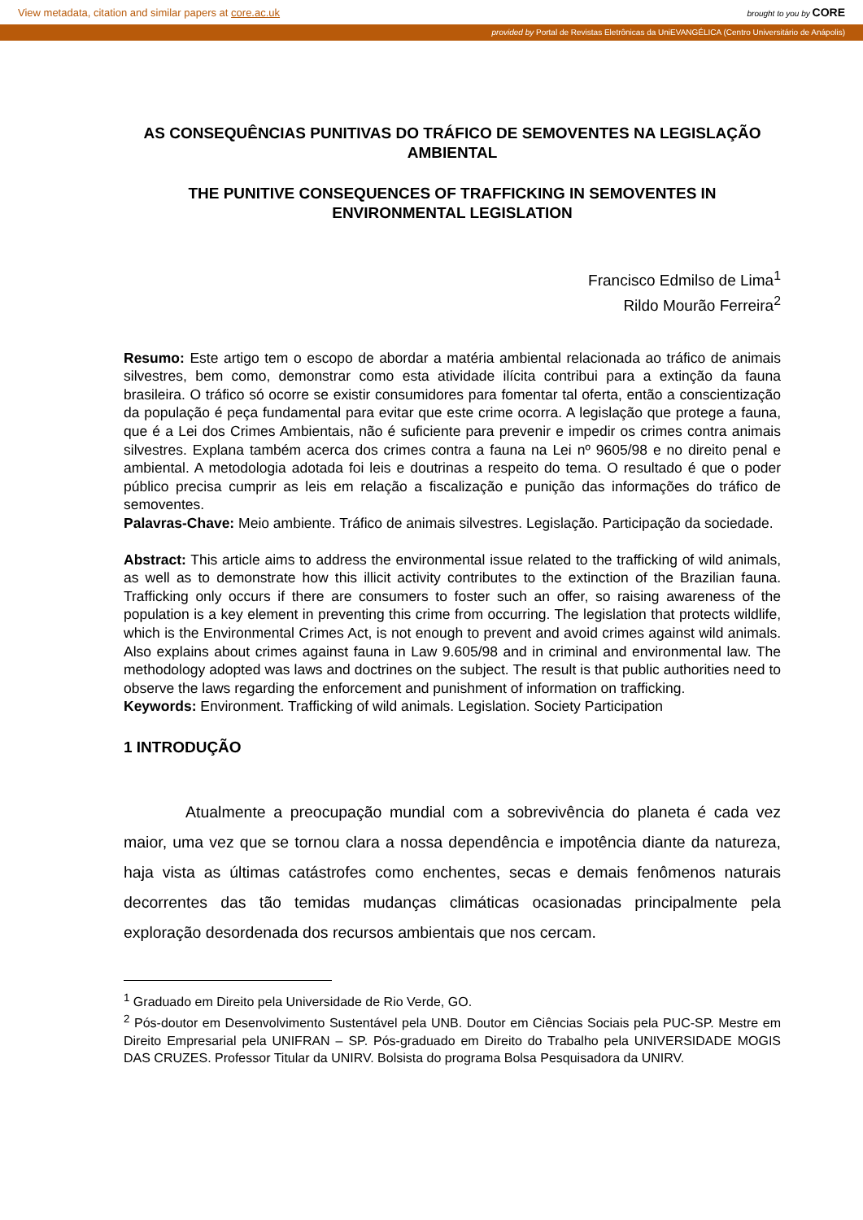View metadata, citation and similar papers at core.ac.uk brought to you by CORE
provided by Portal de Revistas Eletrônicas da UniEVANGÉLICA (Centro Universitário de Anápolis)
AS CONSEQUÊNCIAS PUNITIVAS DO TRÁFICO DE SEMOVENTES NA LEGISLAÇÃO AMBIENTAL
THE PUNITIVE CONSEQUENCES OF TRAFFICKING IN SEMOVENTES IN ENVIRONMENTAL LEGISLATION
Francisco Edmilso de Lima<sup>1</sup>
Rildo Mourão Ferreira<sup>2</sup>
Resumo: Este artigo tem o escopo de abordar a matéria ambiental relacionada ao tráfico de animais silvestres, bem como, demonstrar como esta atividade ilícita contribui para a extinção da fauna brasileira. O tráfico só ocorre se existir consumidores para fomentar tal oferta, então a conscientização da população é peça fundamental para evitar que este crime ocorra. A legislação que protege a fauna, que é a Lei dos Crimes Ambientais, não é suficiente para prevenir e impedir os crimes contra animais silvestres. Explana também acerca dos crimes contra a fauna na Lei nº 9605/98 e no direito penal e ambiental. A metodologia adotada foi leis e doutrinas a respeito do tema. O resultado é que o poder público precisa cumprir as leis em relação a fiscalização e punição das informações do tráfico de semoventes.
Palavras-Chave: Meio ambiente. Tráfico de animais silvestres. Legislação. Participação da sociedade.
Abstract: This article aims to address the environmental issue related to the trafficking of wild animals, as well as to demonstrate how this illicit activity contributes to the extinction of the Brazilian fauna. Trafficking only occurs if there are consumers to foster such an offer, so raising awareness of the population is a key element in preventing this crime from occurring. The legislation that protects wildlife, which is the Environmental Crimes Act, is not enough to prevent and avoid crimes against wild animals. Also explains about crimes against fauna in Law 9.605/98 and in criminal and environmental law. The methodology adopted was laws and doctrines on the subject. The result is that public authorities need to observe the laws regarding the enforcement and punishment of information on trafficking.
Keywords: Environment. Trafficking of wild animals. Legislation. Society Participation
1 INTRODUÇÃO
Atualmente a preocupação mundial com a sobrevivência do planeta é cada vez maior, uma vez que se tornou clara a nossa dependência e impotência diante da natureza, haja vista as últimas catástrofes como enchentes, secas e demais fenômenos naturais decorrentes das tão temidas mudanças climáticas ocasionadas principalmente pela exploração desordenada dos recursos ambientais que nos cercam.
<sup>1</sup> Graduado em Direito pela Universidade de Rio Verde, GO.
<sup>2</sup> Pós-doutor em Desenvolvimento Sustentável pela UNB. Doutor em Ciências Sociais pela PUC-SP. Mestre em Direito Empresarial pela UNIFRAN – SP. Pós-graduado em Direito do Trabalho pela UNIVERSIDADE MOGIS DAS CRUZES. Professor Titular da UNIRV. Bolsista do programa Bolsa Pesquisadora da UNIRV.